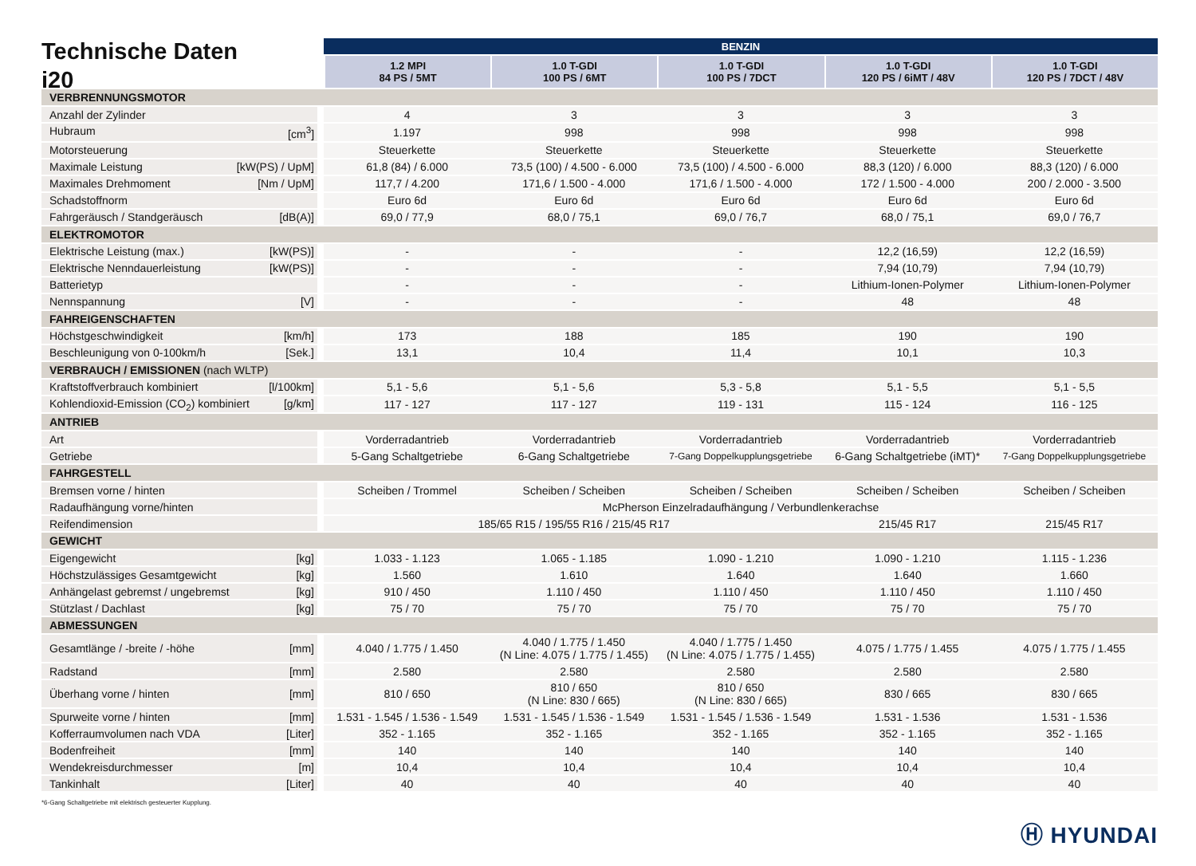Technische Daten
i20
| | BENZIN | | | | |
| | 1.2 MPI 84 PS / 5MT | 1.0 T-GDI 100 PS / 6MT | 1.0 T-GDI 100 PS / 7DCT | 1.0 T-GDI 120 PS / 6iMT / 48V | 1.0 T-GDI 120 PS / 7DCT / 48V |
| VERBRENNUNGSMOTOR | | | | | |
| Anzahl der Zylinder | 4 | 3 | 3 | 3 | 3 |
| Hubraum [cm<sup>3</sup>] | 1.197 | 998 | 998 | 998 | 998 |
| Motorsteuerung | Steuerkette | Steuerkette | Steuerkette | Steuerkette | Steuerkette |
| Maximale Leistung [kW(PS) / UpM] | 61,8 (84) / 6.000 | 73,5 (100) / 4.500 - 6.000 | 73,5 (100) / 4.500 - 6.000 | 88,3 (120) / 6.000 | 88,3 (120) / 6.000 |
| Maximales Drehmoment [Nm / UpM] | 117,7 / 4.200 | 171,6 / 1.500 - 4.000 | 171,6 / 1.500 - 4.000 | 172 / 1.500 - 4.000 | 200 / 2.000 - 3.500 |
| Schadstoffnorm | Euro 6d | Euro 6d | Euro 6d | Euro 6d | Euro 6d |
| Fahrgeräusch / Standgeräusch [dB(A)] | 69,0 / 77,9 | 68,0 / 75,1 | 69,0 / 76,7 | 68,0 / 75,1 | 69,0 / 76,7 |
| ELEKTROMOTOR | | | | | |
| Elektrische Leistung (max.) [kW(PS)] | - | - | - | 12,2 (16,59) | 12,2 (16,59) |
| Elektrische Nenndauerleistung [kW(PS)] | - | - | - | 7,94 (10,79) | 7,94 (10,79) |
| Batterietyp | - | - | - | Lithium-Ionen-Polymer | Lithium-Ionen-Polymer |
| Nennspannung [V] | - | - | - | 48 | 48 |
| FAHREIGENSCHAFTEN | | | | | |
| Höchstgeschwindigkeit [km/h] | 173 | 188 | 185 | 190 | 190 |
| Beschleunigung von 0-100km/h [Sek.] | 13,1 | 10,4 | 11,4 | 10,1 | 10,3 |
| VERBRAUCH / EMISSIONEN (nach WLTP) | | | | | |
| Kraftstoffverbrauch kombiniert [l/100km] | 5,1 - 5,6 | 5,1 - 5,6 | 5,3 - 5,8 | 5,1 - 5,5 | 5,1 - 5,5 |
| Kohlendioxid-Emission (CO<sub>2</sub>) kombiniert [g/km] | 117 - 127 | 117 - 127 | 119 - 131 | 115 - 124 | 116 - 125 |
| ANTRIEB | | | | | |
| Art | Vorderradantrieb | Vorderradantrieb | Vorderradantrieb | Vorderradantrieb | Vorderradantrieb |
| Getriebe | 5-Gang Schaltgetriebe | 6-Gang Schaltgetriebe | 7-Gang Doppelkupplungsgetriebe | 6-Gang Schaltgetriebe (iMT)* | 7-Gang Doppelkupplungsgetriebe |
| FAHRGESTELL | | | | | |
| Bremsen vorne / hinten | Scheiben / Trommel | Scheiben / Scheiben | Scheiben / Scheiben | Scheiben / Scheiben | Scheiben / Scheiben |
| Radaufhängung vorne/hinten | McPherson Einzelradaufhängung / Verbundlenkerachse | | | | |
| Reifendimension | 185/65 R15 / 195/55 R16 / 215/45 R17 | | | 215/45 R17 | 215/45 R17 |
| GEWICHT | | | | | |
| Eigengewicht [kg] | 1.033 - 1.123 | 1.065 - 1.185 | 1.090 - 1.210 | 1.090 - 1.210 | 1.115 - 1.236 |
| Höchstzulässiges Gesamtgewicht [kg] | 1.560 | 1.610 | 1.640 | 1.640 | 1.660 |
| Anhängelast gebremst / ungebremst [kg] | 910 / 450 | 1.110 / 450 | 1.110 / 450 | 1.110 / 450 | 1.110 / 450 |
| Stützlast / Dachlast [kg] | 75 / 70 | 75 / 70 | 75 / 70 | 75 / 70 | 75 / 70 |
| ABMESSUNGEN | | | | | |
| Gesamtlänge / -breite / -höhe [mm] | 4.040 / 1.775 / 1.450 | 4.040 / 1.775 / 1.450 (N Line: 4.075 / 1.775 / 1.455) | 4.040 / 1.775 / 1.450 (N Line: 4.075 / 1.775 / 1.455) | 4.075 / 1.775 / 1.455 | 4.075 / 1.775 / 1.455 |
| Radstand [mm] | 2.580 | 2.580 | 2.580 | 2.580 | 2.580 |
| Überhang vorne / hinten [mm] | 810 / 650 | 810 / 650 (N Line: 830 / 665) | 810 / 650 (N Line: 830 / 665) | 830 / 665 | 830 / 665 |
| Spurweite vorne / hinten [mm] | 1.531 - 1.545 / 1.536 - 1.549 | 1.531 - 1.545 / 1.536 - 1.549 | 1.531 - 1.545 / 1.536 - 1.549 | 1.531 - 1.536 | 1.531 - 1.536 |
| Kofferraumvolumen nach VDA [Liter] | 352 - 1.165 | 352 - 1.165 | 352 - 1.165 | 352 - 1.165 | 352 - 1.165 |
| Bodenfreiheit [mm] | 140 | 140 | 140 | 140 | 140 |
| Wendekreisdurchmesser [m] | 10,4 | 10,4 | 10,4 | 10,4 | 10,4 |
| Tankinhalt [Liter] | 40 | 40 | 40 | 40 | 40 |
*6-Gang Schaltgetriebe mit elektrisch gesteuerter Kupplung.
Ⓗ HYUNDAI